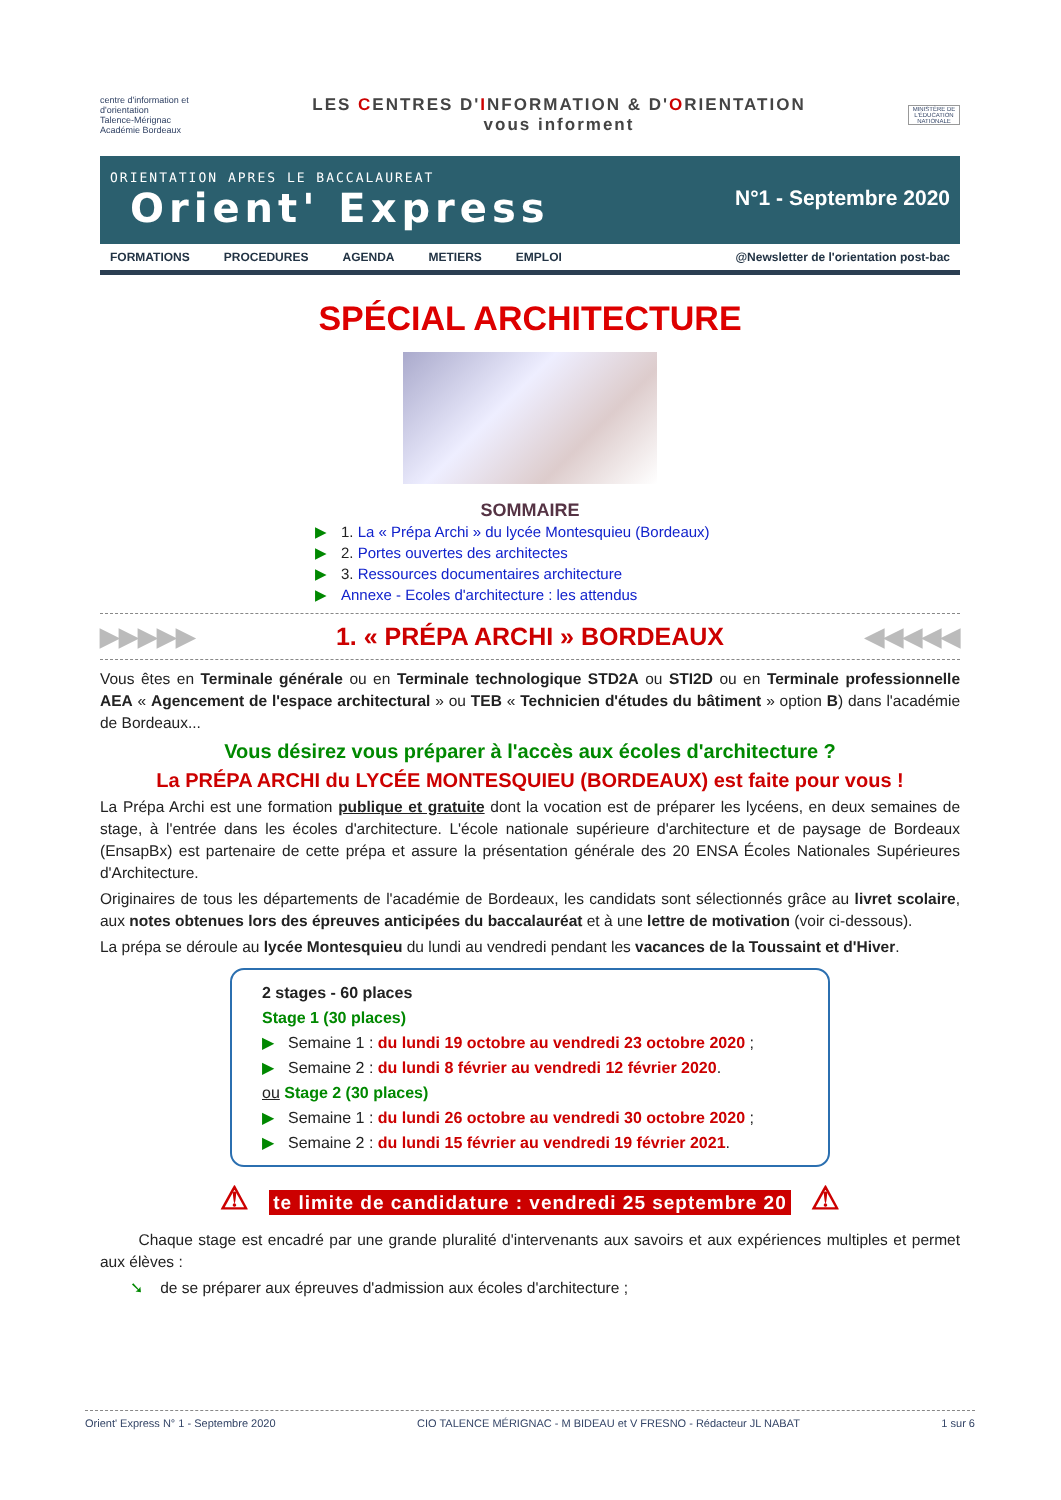centre d'information et d'orientation
Talence-Mérignac
Académie Bordeaux
LES CENTRES D'INFORMATION & D'ORIENTATION
vous informent
MINISTÈRE DE L'ÉDUCATION NATIONALE
ORIENTATION APRES LE BACCALAUREAT
Orient' Express
N°1 - Septembre 2020
FORMATIONS PROCEDURES AGENDA METIERS EMPLOI @Newsletter de l'orientation post-bac
SPÉCIAL ARCHITECTURE
SOMMAIRE
▶ 1. La « Prépa Archi » du lycée Montesquieu (Bordeaux)
▶ 2. Portes ouvertes des architectes
▶ 3. Ressources documentaires architecture
▶ Annexe - Ecoles d'architecture : les attendus
▶▶▶▶▶ 1. « PRÉPA ARCHI » BORDEAUX ◀◀◀◀◀
Vous êtes en Terminale générale ou en Terminale technologique STD2A ou STI2D ou en Terminale professionnelle AEA « Agencement de l'espace architectural » ou TEB « Technicien d'études du bâtiment » option B) dans l'académie de Bordeaux...
Vous désirez vous préparer à l'accès aux écoles d'architecture ?
La PRÉPA ARCHI du LYCÉE MONTESQUIEU (BORDEAUX) est faite pour vous !
La Prépa Archi est une formation publique et gratuite dont la vocation est de préparer les lycéens, en deux semaines de stage, à l'entrée dans les écoles d'architecture. L'école nationale supérieure d'architecture et de paysage de Bordeaux (EnsapBx) est partenaire de cette prépa et assure la présentation générale des 20 ENSA Écoles Nationales Supérieures d'Architecture.
Originaires de tous les départements de l'académie de Bordeaux, les candidats sont sélectionnés grâce au livret scolaire, aux notes obtenues lors des épreuves anticipées du baccalauréat et à une lettre de motivation (voir ci-dessous).
La prépa se déroule au lycée Montesquieu du lundi au vendredi pendant les vacances de la Toussaint et d'Hiver.
2 stages - 60 places
Stage 1 (30 places)
▶ Semaine 1 : du lundi 19 octobre au vendredi 23 octobre 2020 ;
▶ Semaine 2 : du lundi 8 février au vendredi 12 février 2020.
ou Stage 2 (30 places)
▶ Semaine 1 : du lundi 26 octobre au vendredi 30 octobre 2020 ;
▶ Semaine 2 : du lundi 15 février au vendredi 19 février 2021.
⚠ te limite de candidature : vendredi 25 septembre 20 ⚠
Chaque stage est encadré par une grande pluralité d'intervenants aux savoirs et aux expériences multiples et permet aux élèves :
➘ de se préparer aux épreuves d'admission aux écoles d'architecture ;
Orient' Express N° 1 - Septembre 2020 CIO TALENCE MÉRIGNAC - M BIDEAU et V FRESNO - Rédacteur JL NABAT 1 sur 6